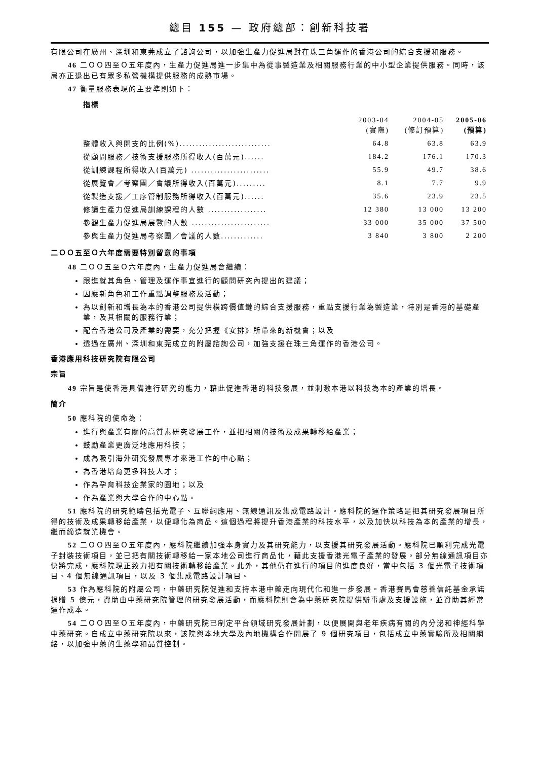總目 155 — 政府總部：創新科技署
有限公司在廣州、深圳和東莞成立了諮詢公司，以加強生產力促進局對在珠三角運作的香港公司的綜合支援和服務。
46 二ＯＯ四至Ｏ五年度內，生產力促進局進一步集中為從事製造業及相關服務行業的中小型企業提供服務。同時，該局亦正退出已有眾多私營機構提供服務的成熟市場。
47 衡量服務表現的主要準則如下：
指標
| | 2003-04 (實際) | 2004-05 (修訂預算) | 2005-06 (預算) |
| --- | --- | --- | --- |
| 整體收入與開支的比例(%)............................ | 64.8 | 63.8 | 63.9 |
| 從顧問服務／技術支援服務所得收入(百萬元)...... | 184.2 | 176.1 | 170.3 |
| 從訓練課程所得收入(百萬元) ........................ | 55.9 | 49.7 | 38.6 |
| 從展覽會／考察團／會議所得收入(百萬元)......... | 8.1 | 7.7 | 9.9 |
| 從製造支援／工序管制服務所得收入(百萬元)...... | 35.6 | 23.9 | 23.5 |
| 修讀生產力促進局訓練課程的人數 .................. | 12 380 | 13 000 | 13 200 |
| 參觀生產力促進局展覽的人數 ........................ | 33 000 | 35 000 | 37 500 |
| 參與生產力促進局考察團／會議的人數............. | 3 840 | 3 800 | 2 200 |
二ＯＯ五至Ｏ六年度需要特別留意的事項
48 二ＯＯ五至Ｏ六年度內，生產力促進局會繼續：
跟進就其角色、管理及運作事宜進行的顧問研究內提出的建議；
因應新角色和工作重點調整服務及活動；
為以創新和增長為本的香港公司提供橫跨價值鏈的綜合支援服務，重點支援行業為製造業，特別是香港的基礎產業，及其相關的服務行業；
配合香港公司及產業的需要，充分把握《安排》所帶來的新機會；以及
透過在廣州、深圳和東莞成立的附屬諮詢公司，加強支援在珠三角運作的香港公司。
香港應用科技研究院有限公司
宗旨
49 宗旨是使香港具備進行研究的能力，藉此促進香港的科技發展，並刺激本港以科技為本的產業的增長。
簡介
50 應科院的使命為：
進行與產業有關的高質素研究發展工作，並把相關的技術及成果轉移給產業；
鼓勵產業更廣泛地應用科技；
成為吸引海外研究發展專才來港工作的中心點；
為香港培育更多科技人才；
作為孕育科技企業家的園地；以及
作為產業與大學合作的中心點。
51 應科院的研究範疇包括光電子、互聯網應用、無線通訊及集成電路設計。應科院的運作策略是把其研究發展項目所得的技術及成果轉移給產業，以便轉化為商品。這個過程將提升香港產業的科技水平，以及加快以科技為本的產業的增長，繼而締造就業機會。
52 二ＯＯ四至Ｏ五年度內，應科院繼續加強本身實力及其研究能力，以支援其研究發展活動。應科院已順利完成光電子封裝技術項目，並已把有關技術轉移給一家本地公司進行商品化，藉此支援香港光電子產業的發展。部分無線通訊項目亦快將完成，應科院現正致力把有關技術轉移給產業。此外，其他仍在進行的項目的進度良好，當中包括 3 個光電子技術項目、4 個無線通訊項目，以及 3 個集成電路設計項目。
53 作為應科院的附屬公司，中藥研究院促進和支持本港中藥走向現代化和進一步發展。香港賽馬會慈善信託基金承諾捐贈 5 億元，資助由中藥研究院管理的研究發展活動，而應科院則會為中藥研究院提供辦事處及支援設施，並資助其經常運作成本。
54 二ＯＯ四至Ｏ五年度內，中藥研究院已制定平台領域研究發展計劃，以便展開與老年疾病有關的內分泌和神經科學中藥研究。自成立中藥研究院以來，該院與本地大學及內地機構合作開展了 9 個研究項目，包括成立中藥實驗所及相關網絡，以加強中藥的生藥學和品質控制。